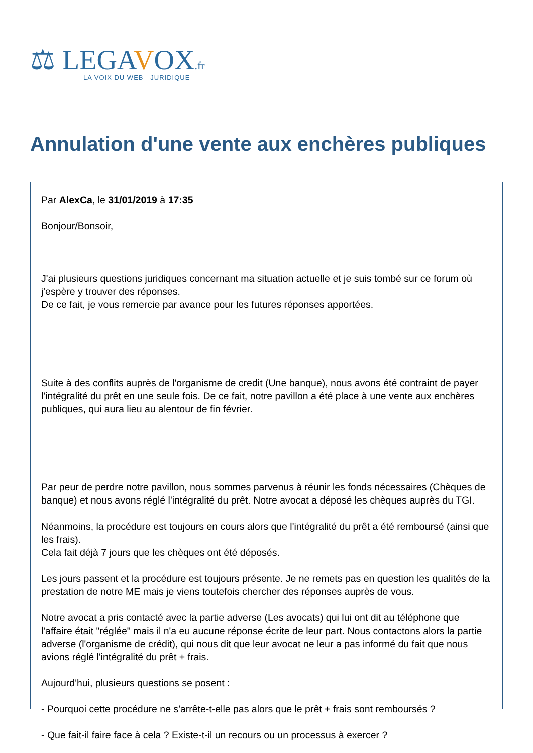⚖ LEGAVOX.fr
LA VOIX DU WEB JURIDIQUE
Annulation d'une vente aux enchères publiques
Par AlexCa, le 31/01/2019 à 17:35
Bonjour/Bonsoir,
J'ai plusieurs questions juridiques concernant ma situation actuelle et je suis tombé sur ce forum où j'espère y trouver des réponses.
De ce fait, je vous remercie par avance pour les futures réponses apportées.
Suite à des conflits auprès de l'organisme de credit (Une banque), nous avons été contraint de payer l'intégralité du prêt en une seule fois. De ce fait, notre pavillon a été place à une vente aux enchères publiques, qui aura lieu au alentour de fin février.
Par peur de perdre notre pavillon, nous sommes parvenus à réunir les fonds nécessaires (Chèques de banque) et nous avons réglé l'intégralité du prêt. Notre avocat a déposé les chèques auprès du TGI.
Néanmoins, la procédure est toujours en cours alors que l'intégralité du prêt a été remboursé (ainsi que les frais).
Cela fait déjà 7 jours que les chèques ont été déposés.
Les jours passent et la procédure est toujours présente. Je ne remets pas en question les qualités de la prestation de notre ME mais je viens toutefois chercher des réponses auprès de vous.
Notre avocat a pris contacté avec la partie adverse (Les avocats) qui lui ont dit au téléphone que l'affaire était "réglée" mais il n'a eu aucune réponse écrite de leur part. Nous contactons alors la partie adverse (l'organisme de crédit), qui nous dit que leur avocat ne leur a pas informé du fait que nous avions réglé l'intégralité du prêt + frais.
Aujourd'hui, plusieurs questions se posent :
- Pourquoi cette procédure ne s'arrête-t-elle pas alors que le prêt + frais sont remboursés ?
- Que fait-il faire face à cela ? Existe-t-il un recours ou un processus à exercer ?